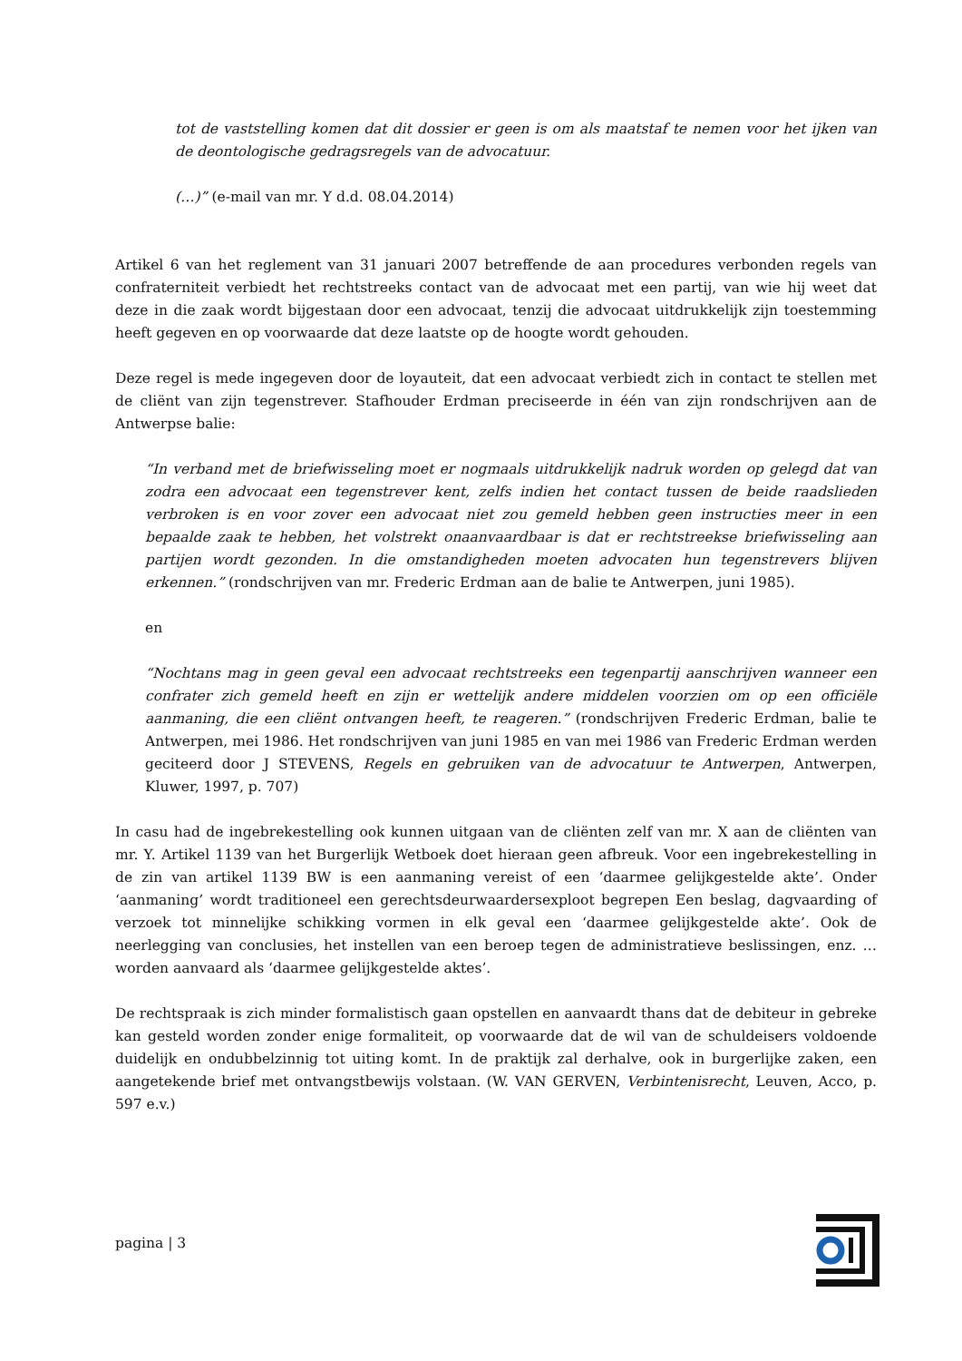tot de vaststelling komen dat dit dossier er geen is om als maatstaf te nemen voor het ijken van de deontologische gedragsregels van de advocatuur.
(…)” (e-mail van mr. Y d.d. 08.04.2014)
Artikel 6 van het reglement van 31 januari 2007 betreffende de aan procedures verbonden regels van confraterniteit verbiedt het rechtstreeks contact van de advocaat met een partij, van wie hij weet dat deze in die zaak wordt bijgestaan door een advocaat, tenzij die advocaat uitdrukkelijk zijn toestemming heeft gegeven en op voorwaarde dat deze laatste op de hoogte wordt gehouden.
Deze regel is mede ingegeven door de loyauteit, dat een advocaat verbiedt zich in contact te stellen met de cliënt van zijn tegenstrever. Stafhouder Erdman preciseerde in één van zijn rondschrijven aan de Antwerpse balie:
“In verband met de briefwisseling moet er nogmaals uitdrukkelijk nadruk worden op gelegd dat van zodra een advocaat een tegenstrever kent, zelfs indien het contact tussen de beide raadslieden verbroken is en voor zover een advocaat niet zou gemeld hebben geen instructies meer in een bepaalde zaak te hebben, het volstrekt onaanvaardbaar is dat er rechtstreekse briefwisseling aan partijen wordt gezonden. In die omstandigheden moeten advocaten hun tegenstrevers blijven erkennen.” (rondschrijven van mr. Frederic Erdman aan de balie te Antwerpen, juni 1985).
en
“Nochtans mag in geen geval een advocaat rechtstreeks een tegenpartij aanschrijven wanneer een confrater zich gemeld heeft en zijn er wettelijk andere middelen voorzien om op een officiële aanmaning, die een cliënt ontvangen heeft, te reageren.” (rondschrijven Frederic Erdman, balie te Antwerpen, mei 1986. Het rondschrijven van juni 1985 en van mei 1986 van Frederic Erdman werden geciteerd door J STEVENS, Regels en gebruiken van de advocatuur te Antwerpen, Antwerpen, Kluwer, 1997, p. 707)
In casu had de ingebrekestelling ook kunnen uitgaan van de cliënten zelf van mr. X aan de cliënten van mr. Y. Artikel 1139 van het Burgerlijk Wetboek doet hieraan geen afbreuk. Voor een ingebrekestelling in de zin van artikel 1139 BW is een aanmaning vereist of een ‘daarmee gelijkgestelde akte’. Onder ‘aanmaning’ wordt traditioneel een gerechtsdeurwaardersexploot begrepen Een beslag, dagvaarding of verzoek tot minnelijke schikking vormen in elk geval een ‘daarmee gelijkgestelde akte’. Ook de neerlegging van conclusies, het instellen van een beroep tegen de administratieve beslissingen, enz. … worden aanvaard als ‘daarmee gelijkgestelde aktes’.
De rechtspraak is zich minder formalistisch gaan opstellen en aanvaardt thans dat de debiteur in gebreke kan gesteld worden zonder enige formaliteit, op voorwaarde dat de wil van de schuldeisers voldoende duidelijk en ondubbelzinnig tot uiting komt. In de praktijk zal derhalve, ook in burgerlijke zaken, een aangetekende brief met ontvangstbewijs volstaan. (W. VAN GERVEN, Verbintenisrecht, Leuven, Acco, p. 597 e.v.)
pagina | 3